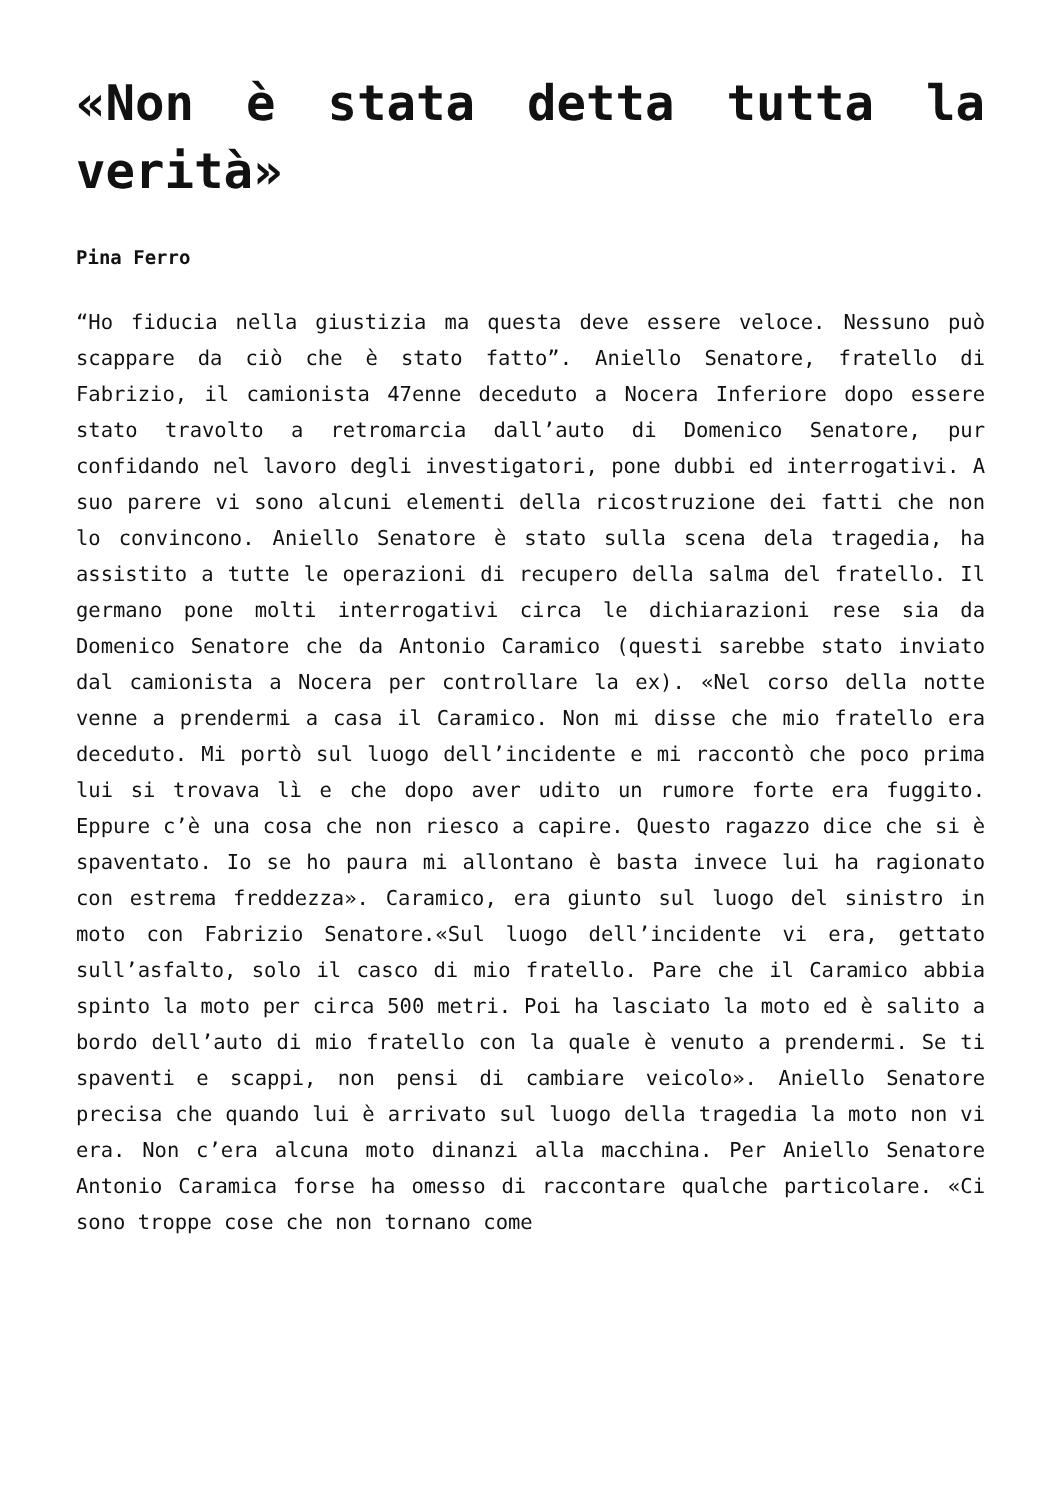«Non è stata detta tutta la verità»
Pina Ferro
“Ho fiducia nella giustizia ma questa deve essere veloce. Nessuno può scappare da ciò che è stato fatto”. Aniello Senatore, fratello di Fabrizio, il camionista 47enne deceduto a Nocera Inferiore dopo essere stato travolto a retromarcia dall’auto di Domenico Senatore, pur confidando nel lavoro degli investigatori, pone dubbi ed interrogativi. A suo parere vi sono alcuni elementi della ricostruzione dei fatti che non lo convincono. Aniello Senatore è stato sulla scena dela tragedia, ha assistito a tutte le operazioni di recupero della salma del fratello. Il germano pone molti interrogativi circa le dichiarazioni rese sia da Domenico Senatore che da Antonio Caramico (questi sarebbe stato inviato dal camionista a Nocera per controllare la ex). «Nel corso della notte venne a prendermi a casa il Caramico. Non mi disse che mio fratello era deceduto. Mi portò sul luogo dell’incidente e mi raccontò che poco prima lui si trovava lì e che dopo aver udito un rumore forte era fuggito. Eppure c’è una cosa che non riesco a capire. Questo ragazzo dice che si è spaventato. Io se ho paura mi allontano è basta invece lui ha ragionato con estrema freddezza». Caramico, era giunto sul luogo del sinistro in moto con Fabrizio Senatore.«Sul luogo dell’incidente vi era, gettato sull’asfalto, solo il casco di mio fratello. Pare che il Caramico abbia spinto la moto per circa 500 metri. Poi ha lasciato la moto ed è salito a bordo dell’auto di mio fratello con la quale è venuto a prendermi. Se ti spaventi e scappi, non pensi di cambiare veicolo». Aniello Senatore precisa che quando lui è arrivato sul luogo della tragedia la moto non vi era. Non c’era alcuna moto dinanzi alla macchina. Per Aniello Senatore Antonio Caramica forse ha omesso di raccontare qualche particolare. «Ci sono troppe cose che non tornano come